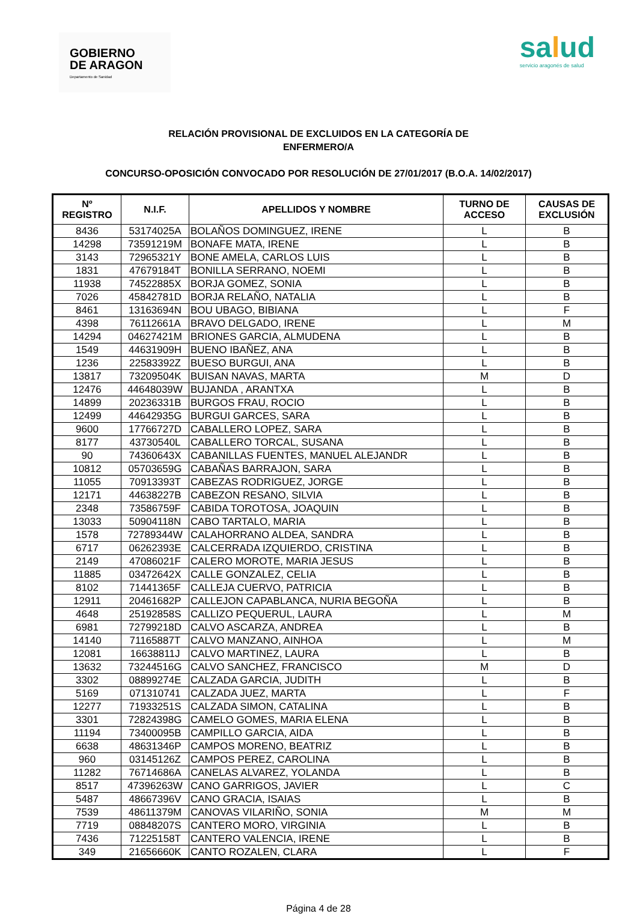GOBIERNO
DE ARAGON
Departamento de Sanidad
salud
servicio aragonés de salud
RELACIÓN PROVISIONAL DE EXCLUIDOS EN LA CATEGORÍA DE
ENFERMERO/A
CONCURSO-OPOSICIÓN CONVOCADO POR RESOLUCIÓN DE 27/01/2017 (B.O.A. 14/02/2017)
| Nº REGISTRO | N.I.F. | APELLIDOS Y NOMBRE | TURNO DE ACCESO | CAUSAS DE EXCLUSIÓN |
| --- | --- | --- | --- | --- |
| 8436 | 53174025A | BOLAÑOS DOMINGUEZ, IRENE | L | B |
| 14298 | 73591219M | BONAFE MATA, IRENE | L | B |
| 3143 | 72965321Y | BONE AMELA, CARLOS LUIS | L | B |
| 1831 | 47679184T | BONILLA SERRANO, NOEMI | L | B |
| 11938 | 74522885X | BORJA GOMEZ, SONIA | L | B |
| 7026 | 45842781D | BORJA RELAÑO, NATALIA | L | B |
| 8461 | 13163694N | BOU UBAGO, BIBIANA | L | F |
| 4398 | 76112661A | BRAVO DELGADO, IRENE | L | M |
| 14294 | 04627421M | BRIONES GARCIA, ALMUDENA | L | B |
| 1549 | 44631909H | BUENO IBAÑEZ, ANA | L | B |
| 1236 | 22583392Z | BUESO BURGUI, ANA | L | B |
| 13817 | 73209504K | BUISAN NAVAS, MARTA | M | D |
| 12476 | 44648039W | BUJANDA , ARANTXA | L | B |
| 14899 | 20236331B | BURGOS FRAU, ROCIO | L | B |
| 12499 | 44642935G | BURGUI GARCES, SARA | L | B |
| 9600 | 17766727D | CABALLERO LOPEZ, SARA | L | B |
| 8177 | 43730540L | CABALLERO TORCAL, SUSANA | L | B |
| 90 | 74360643X | CABANILLAS FUENTES, MANUEL ALEJANDR | L | B |
| 10812 | 05703659G | CABAÑAS BARRAJON, SARA | L | B |
| 11055 | 70913393T | CABEZAS RODRIGUEZ, JORGE | L | B |
| 12171 | 44638227B | CABEZON RESANO, SILVIA | L | B |
| 2348 | 73586759F | CABIDA TOROTOSA, JOAQUIN | L | B |
| 13033 | 50904118N | CABO TARTALO, MARIA | L | B |
| 1578 | 72789344W | CALAHORRANO ALDEA, SANDRA | L | B |
| 6717 | 06262393E | CALCERRADA IZQUIERDO, CRISTINA | L | B |
| 2149 | 47086021F | CALERO MOROTE, MARIA JESUS | L | B |
| 11885 | 03472642X | CALLE GONZALEZ, CELIA | L | B |
| 8102 | 71441365F | CALLEJA CUERVO, PATRICIA | L | B |
| 12911 | 20461682P | CALLEJON CAPABLANCA, NURIA BEGOÑA | L | B |
| 4648 | 25192858S | CALLIZO PEQUERUL, LAURA | L | M |
| 6981 | 72799218D | CALVO ASCARZA, ANDREA | L | B |
| 14140 | 71165887T | CALVO MANZANO, AINHOA | L | M |
| 12081 | 16638811J | CALVO MARTINEZ, LAURA | L | B |
| 13632 | 73244516G | CALVO SANCHEZ, FRANCISCO | M | D |
| 3302 | 08899274E | CALZADA GARCIA, JUDITH | L | B |
| 5169 | 071310741 | CALZADA JUEZ, MARTA | L | F |
| 12277 | 71933251S | CALZADA SIMON, CATALINA | L | B |
| 3301 | 72824398G | CAMELO GOMES, MARIA ELENA | L | B |
| 11194 | 73400095B | CAMPILLO GARCIA, AIDA | L | B |
| 6638 | 48631346P | CAMPOS MORENO, BEATRIZ | L | B |
| 960 | 03145126Z | CAMPOS PEREZ, CAROLINA | L | B |
| 11282 | 76714686A | CANELAS ALVAREZ, YOLANDA | L | B |
| 8517 | 47396263W | CANO GARRIGOS, JAVIER | L | C |
| 5487 | 48667396V | CANO GRACIA, ISAIAS | L | B |
| 7539 | 48611379M | CANOVAS VILARIÑO, SONIA | M | M |
| 7719 | 08848207S | CANTERO MORO, VIRGINIA | L | B |
| 7436 | 71225158T | CANTERO VALENCIA, IRENE | L | B |
| 349 | 21656660K | CANTO ROZALEN, CLARA | L | F |
Página 4 de 28